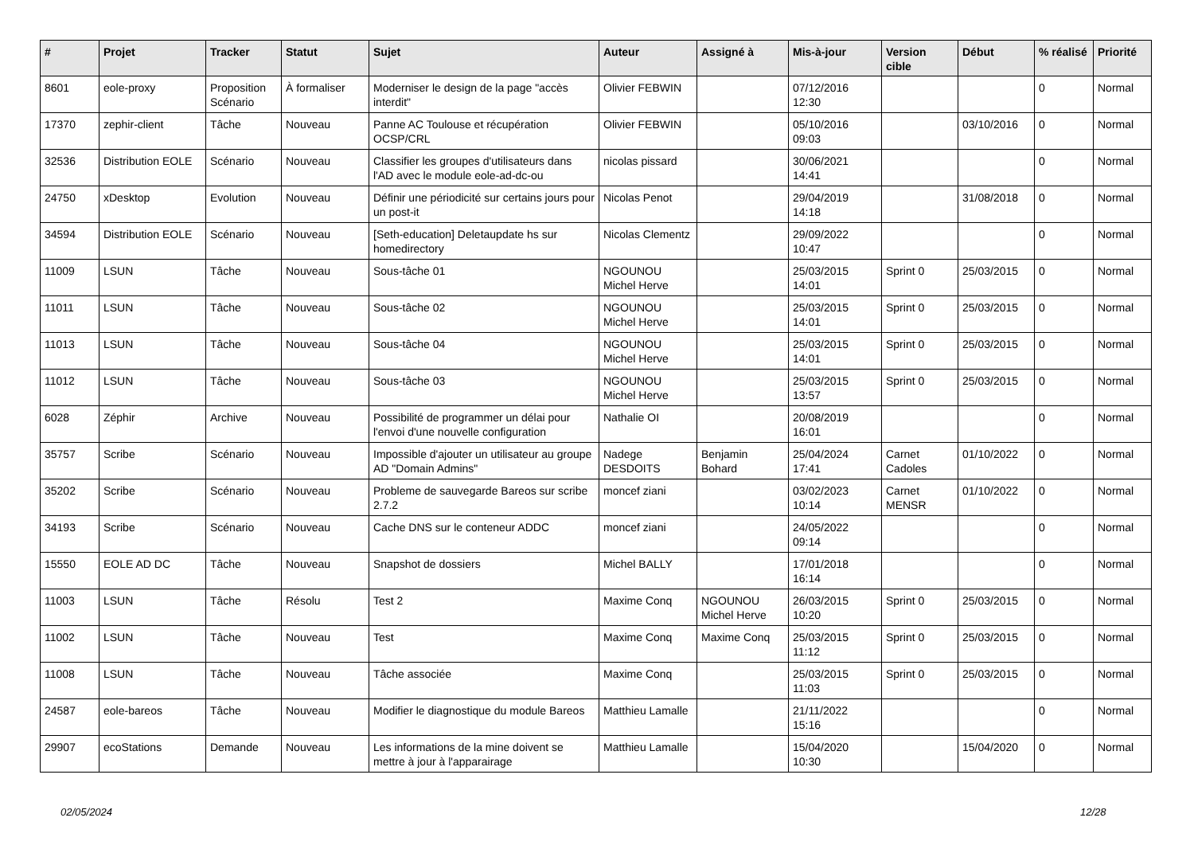| # | Projet | Tracker | Statut | Sujet | Auteur | Assigné à | Mis-à-jour | Version cible | Début | % réalisé | Priorité |
| --- | --- | --- | --- | --- | --- | --- | --- | --- | --- | --- | --- |
| 8601 | eole-proxy | Proposition Scénario | À formaliser | Moderniser le design de la page "accès interdit" | Olivier FEBWIN | | 07/12/2016 12:30 | | | 0 | Normal |
| 17370 | zephir-client | Tâche | Nouveau | Panne AC Toulouse et récupération OCSP/CRL | Olivier FEBWIN | | 05/10/2016 09:03 | | 03/10/2016 | 0 | Normal |
| 32536 | Distribution EOLE | Scénario | Nouveau | Classifier les groupes d'utilisateurs dans l'AD avec le module eole-ad-dc-ou | nicolas pissard | | 30/06/2021 14:41 | | | 0 | Normal |
| 24750 | xDesktop | Evolution | Nouveau | Définir une périodicité sur certains jours pour un post-it | Nicolas Penot | | 29/04/2019 14:18 | | 31/08/2018 | 0 | Normal |
| 34594 | Distribution EOLE | Scénario | Nouveau | [Seth-education] Deletaupdate hs sur homedirectory | Nicolas Clementz | | 29/09/2022 10:47 | | | 0 | Normal |
| 11009 | LSUN | Tâche | Nouveau | Sous-tâche 01 | NGOUNOU Michel Herve | | 25/03/2015 14:01 | Sprint 0 | 25/03/2015 | 0 | Normal |
| 11011 | LSUN | Tâche | Nouveau | Sous-tâche 02 | NGOUNOU Michel Herve | | 25/03/2015 14:01 | Sprint 0 | 25/03/2015 | 0 | Normal |
| 11013 | LSUN | Tâche | Nouveau | Sous-tâche 04 | NGOUNOU Michel Herve | | 25/03/2015 14:01 | Sprint 0 | 25/03/2015 | 0 | Normal |
| 11012 | LSUN | Tâche | Nouveau | Sous-tâche 03 | NGOUNOU Michel Herve | | 25/03/2015 13:57 | Sprint 0 | 25/03/2015 | 0 | Normal |
| 6028 | Zéphir | Archive | Nouveau | Possibilité de programmer un délai pour l'envoi d'une nouvelle configuration | Nathalie OI | | 20/08/2019 16:01 | | | 0 | Normal |
| 35757 | Scribe | Scénario | Nouveau | Impossible d'ajouter un utilisateur au groupe AD "Domain Admins" | Nadege DESDOITS | Benjamin Bohard | 25/04/2024 17:41 | Carnet Cadoles | 01/10/2022 | 0 | Normal |
| 35202 | Scribe | Scénario | Nouveau | Probleme de sauvegarde Bareos sur scribe 2.7.2 | moncef ziani | | 03/02/2023 10:14 | Carnet MENSR | 01/10/2022 | 0 | Normal |
| 34193 | Scribe | Scénario | Nouveau | Cache DNS sur le conteneur ADDC | moncef ziani | | 24/05/2022 09:14 | | | 0 | Normal |
| 15550 | EOLE AD DC | Tâche | Nouveau | Snapshot de dossiers | Michel BALLY | | 17/01/2018 16:14 | | | 0 | Normal |
| 11003 | LSUN | Tâche | Résolu | Test 2 | Maxime Conq | NGOUNOU Michel Herve | 26/03/2015 10:20 | Sprint 0 | 25/03/2015 | 0 | Normal |
| 11002 | LSUN | Tâche | Nouveau | Test | Maxime Conq | Maxime Conq | 25/03/2015 11:12 | Sprint 0 | 25/03/2015 | 0 | Normal |
| 11008 | LSUN | Tâche | Nouveau | Tâche associée | Maxime Conq | | 25/03/2015 11:03 | Sprint 0 | 25/03/2015 | 0 | Normal |
| 24587 | eole-bareos | Tâche | Nouveau | Modifier le diagnostique du module Bareos | Matthieu Lamalle | | 21/11/2022 15:16 | | | 0 | Normal |
| 29907 | ecoStations | Demande | Nouveau | Les informations de la mine doivent se mettre à jour à l'apparairage | Matthieu Lamalle | | 15/04/2020 10:30 | | 15/04/2020 | 0 | Normal |
02/05/2024 12/28